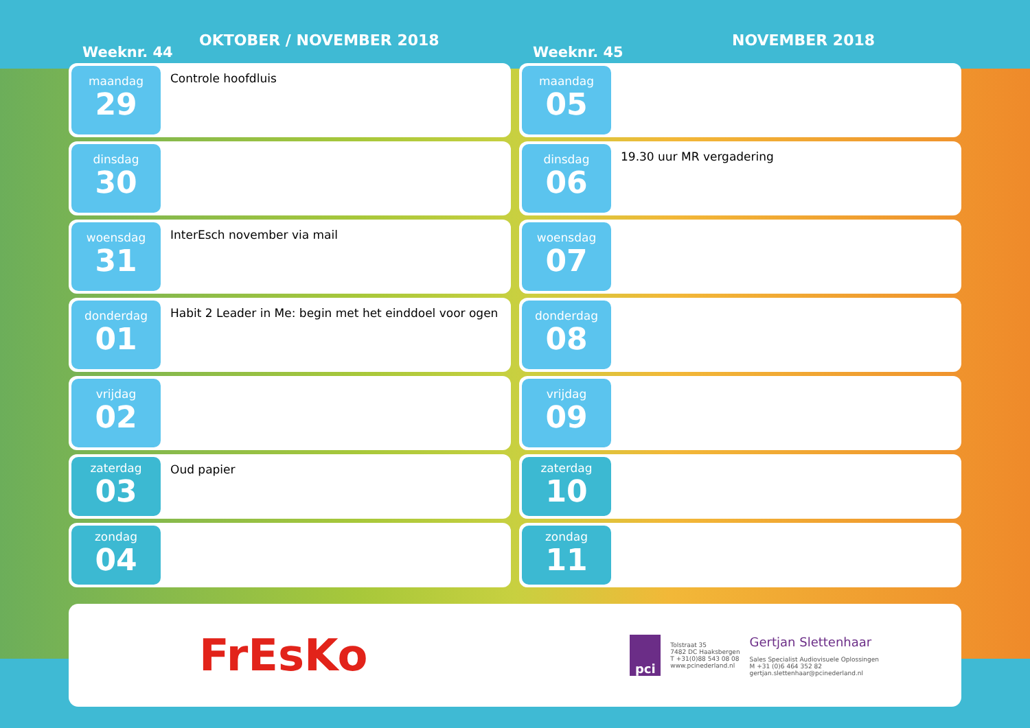Weeknr. 44
OKTOBER / NOVEMBER 2018
maandag
29
Controle hoofdluis
dinsdag
30
woensdag
31
InterEsch november via mail
donderdag
01
Habit 2 Leader in Me: begin met het einddoel voor ogen
vrijdag
02
zaterdag
03
Oud papier
zondag
04
Weeknr. 45
NOVEMBER 2018
maandag
05
dinsdag
06
19.30 uur MR vergadering
woensdag
07
donderdag
08
vrijdag
09
zaterdag
10
zondag
11
FrEsKo
pci
Tolstraat 35
7482 DC Haaksbergen
T +31(0)88 543 08 08
www.pcinederland.nl
Gertjan Slettenhaar
Sales Specialist Audiovisuele Oplossingen
M +31 (0)6 464 352 82
gertjan.slettenhaar@pcinederland.nl